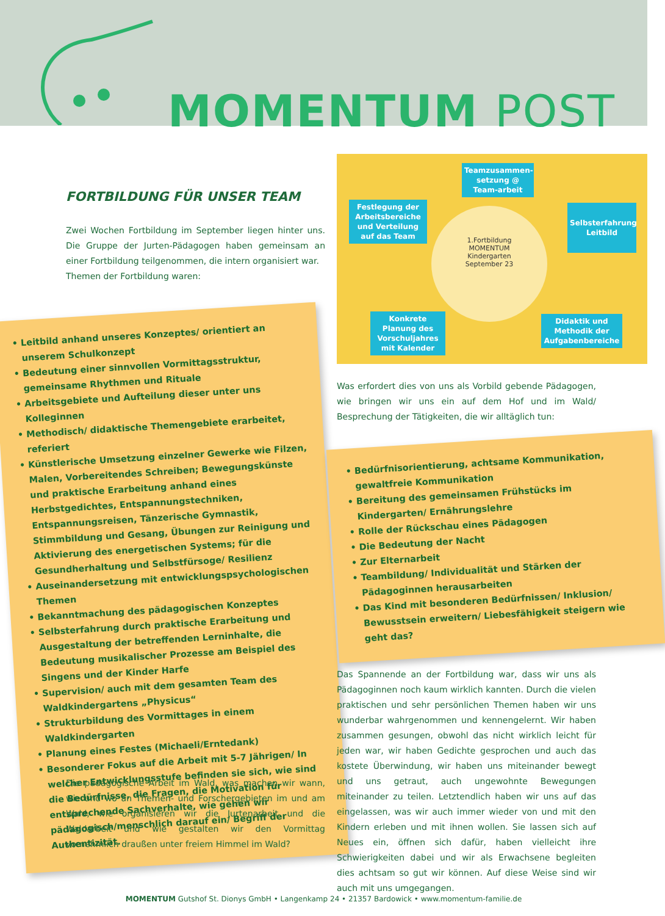MOMENTUM POST
FORTBILDUNG FÜR UNSER TEAM
Zwei Wochen Fortbildung im September liegen hinter uns. Die Gruppe der Jurten-Pädagogen haben gemeinsam an einer Fortbildung teilgenommen, die intern organisiert war.
Themen der Fortbildung waren:
Leitbild anhand unseres Konzeptes/ orientiert an unserem Schulkonzept
Bedeutung einer sinnvollen Vormittagsstruktur, gemeinsame Rhythmen und Rituale
Arbeitsgebiete und Aufteilung dieser unter uns Kolleginnen
Methodisch/ didaktische Themengebiete erarbeitet, referiert
Künstlerische Umsetzung einzelner Gewerke wie Filzen, Malen, Vorbereitendes Schreiben; Bewegungskünste und praktische Erarbeitung anhand eines Herbstgedichtes, Entspannungstechniken, Entspannungsreisen, Tänzerische Gymnastik, Stimmbildung und Gesang, Übungen zur Reinigung und Aktivierung des energetischen Systems; für die Gesundherhaltung und Selbstfürsoge/ Resilienz
Auseinandersetzung mit entwicklungspsychologischen Themen
Bekanntmachung des pädagogischen Konzeptes
Selbsterfahrung durch praktische Erarbeitung und Ausgestaltung der betreffenden Lerninhalte, die Bedeutung musikalischer Prozesse am Beispiel des Singens und der Kinder Harfe
Supervision/ auch mit dem gesamten Team des Waldkindergartens „Physicus“
Strukturbildung des Vormittages in einem Waldkindergarten
Planung eines Festes (Michaeli/Erntedank)
Besonderer Fokus auf die Arbeit mit 5-7 Jährigen/ In welcher Entwicklungsstufe befinden sie sich, wie sind die Bedürfnisse, die Fragen, die Motivation für entsprechende Sachverhalte, wie gehen wir pädagogisch/menschlich darauf ein/ Begriff der Authentizität.
Teamzusammen-setzung @ Team-arbeit
Festlegung der Arbeitsbereiche und Verteilung auf das Team
Selbsterfahrung Leitbild
1.Fortbildung
MOMENTUM
Kindergarten
September 23
Konkrete Planung des Vorschuljahres mit Kalender
Didaktik und Methodik der Aufgabenbereiche
Was erfordert dies von uns als Vorbild gebende Pädagogen, wie bringen wir uns ein auf dem Hof und im Wald/ Besprechung der Tätigkeiten, die wir alltäglich tun:
Bedürfnisorientierung, achtsame Kommunikation, gewaltfreie Kommunikation
Bereitung des gemeinsamen Frühstücks im Kindergarten/ Ernährungslehre
Rolle der Rückschau eines Pädagogen
Die Bedeutung der Nacht
Zur Elternarbeit
Teambildung/ Individualität und Stärken der Pädagoginnen herausarbeiten
Das Kind mit besonderen Bedürfnissen/ Inklusion/ Bewusstsein erweitern/ Liebesfähigkeit steigern wie geht das?
Das Spannende an der Fortbildung war, dass wir uns als Pädagoginnen noch kaum wirklich kannten. Durch die vielen praktischen und sehr persönlichen Themen haben wir uns wunderbar wahrgenommen und kennengelernt. Wir haben zusammen gesungen, obwohl das nicht wirklich leicht für jeden war, wir haben Gedichte gesprochen und auch das kostete Überwindung, wir haben uns miteinander bewegt und uns getraut, auch ungewohnte Bewegungen miteinander zu teilen. Letztendlich haben wir uns auf das eingelassen, was wir auch immer wieder von und mit den Kindern erleben und mit ihnen wollen. Sie lassen sich auf Neues ein, öffnen sich dafür, haben vielleicht ihre Schwierigkeiten dabei und wir als Erwachsene begleiten dies achtsam so gut wir können. Auf diese Weise sind wir auch mit uns umgegangen.
Die pädagogische Arbeit im Wald, was machen wir wann, wie und wo an Themen- und Forschergebieten im und am Wald, wie organisieren wir die Jurtenarbeit und die Waldarbeit und wie gestalten wir den Vormittag vornehmlich draußen unter freiem Himmel im Wald?
MOMENTUM Gutshof St. Dionys GmbH • Langenkamp 24 • 21357 Bardowick • www.momentum-familie.de